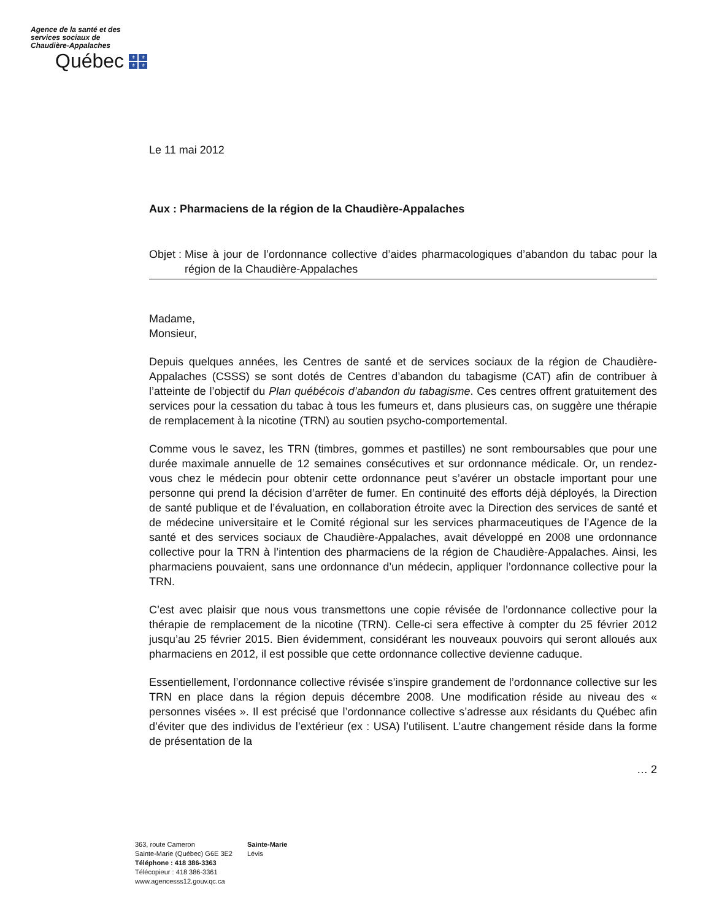Agence de la santé et des services sociaux de Chaudière-Appalaches
Québec
⚜ ⚜ ⚜ ⚜
Le 11 mai 2012
Aux : Pharmaciens de la région de la Chaudière-Appalaches
Objet : Mise à jour de l’ordonnance collective d’aides pharmacologiques d’abandon du tabac pour la région de la Chaudière-Appalaches
Madame,
Monsieur,
Depuis quelques années, les Centres de santé et de services sociaux de la région de Chaudière-Appalaches (CSSS) se sont dotés de Centres d’abandon du tabagisme (CAT) afin de contribuer à l’atteinte de l’objectif du Plan québécois d’abandon du tabagisme. Ces centres offrent gratuitement des services pour la cessation du tabac à tous les fumeurs et, dans plusieurs cas, on suggère une thérapie de remplacement à la nicotine (TRN) au soutien psycho-comportemental.
Comme vous le savez, les TRN (timbres, gommes et pastilles) ne sont remboursables que pour une durée maximale annuelle de 12 semaines consécutives et sur ordonnance médicale. Or, un rendez-vous chez le médecin pour obtenir cette ordonnance peut s’avérer un obstacle important pour une personne qui prend la décision d’arrêter de fumer. En continuité des efforts déjà déployés, la Direction de santé publique et de l’évaluation, en collaboration étroite avec la Direction des services de santé et de médecine universitaire et le Comité régional sur les services pharmaceutiques de l’Agence de la santé et des services sociaux de Chaudière-Appalaches, avait développé en 2008 une ordonnance collective pour la TRN à l’intention des pharmaciens de la région de Chaudière-Appalaches. Ainsi, les pharmaciens pouvaient, sans une ordonnance d’un médecin, appliquer l’ordonnance collective pour la TRN.
C’est avec plaisir que nous vous transmettons une copie révisée de l’ordonnance collective pour la thérapie de remplacement de la nicotine (TRN). Celle-ci sera effective à compter du 25 février 2012 jusqu’au 25 février 2015. Bien évidemment, considérant les nouveaux pouvoirs qui seront alloués aux pharmaciens en 2012, il est possible que cette ordonnance collective devienne caduque.
Essentiellement, l’ordonnance collective révisée s’inspire grandement de l’ordonnance collective sur les TRN en place dans la région depuis décembre 2008. Une modification réside au niveau des « personnes visées ». Il est précisé que l’ordonnance collective s’adresse aux résidants du Québec afin d’éviter que des individus de l’extérieur (ex : USA) l’utilisent. L’autre changement réside dans la forme de présentation de la
… 2
363, route Cameron
Sainte-Marie (Québec) G6E 3E2
Téléphone : 418 386-3363
Télécopieur : 418 386-3361
www.agencesss12.gouv.qc.ca
Sainte-Marie
Lévis